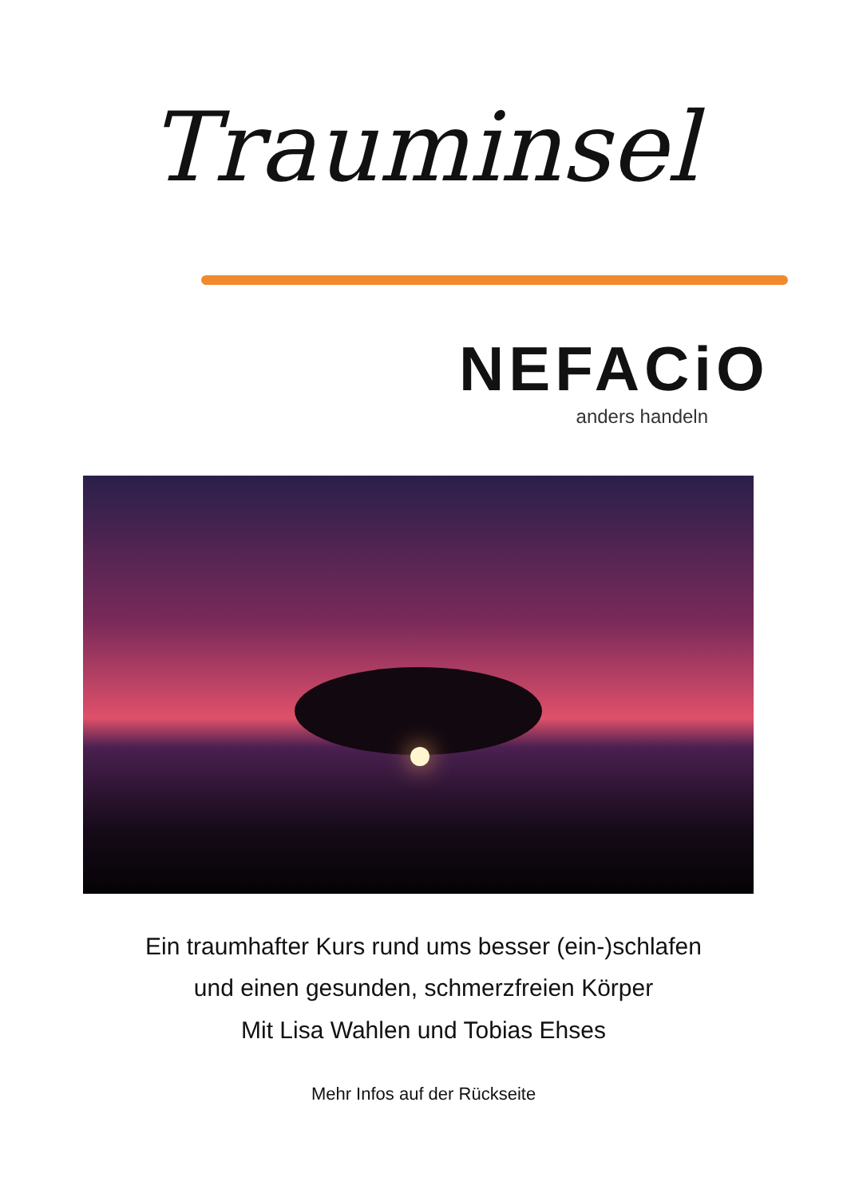Trauminsel
NEFACiO
anders handeln
Ein traumhafter Kurs rund ums besser (ein-)schlafen
und einen gesunden, schmerzfreien Körper
Mit Lisa Wahlen und Tobias Ehses
Mehr Infos auf der Rückseite